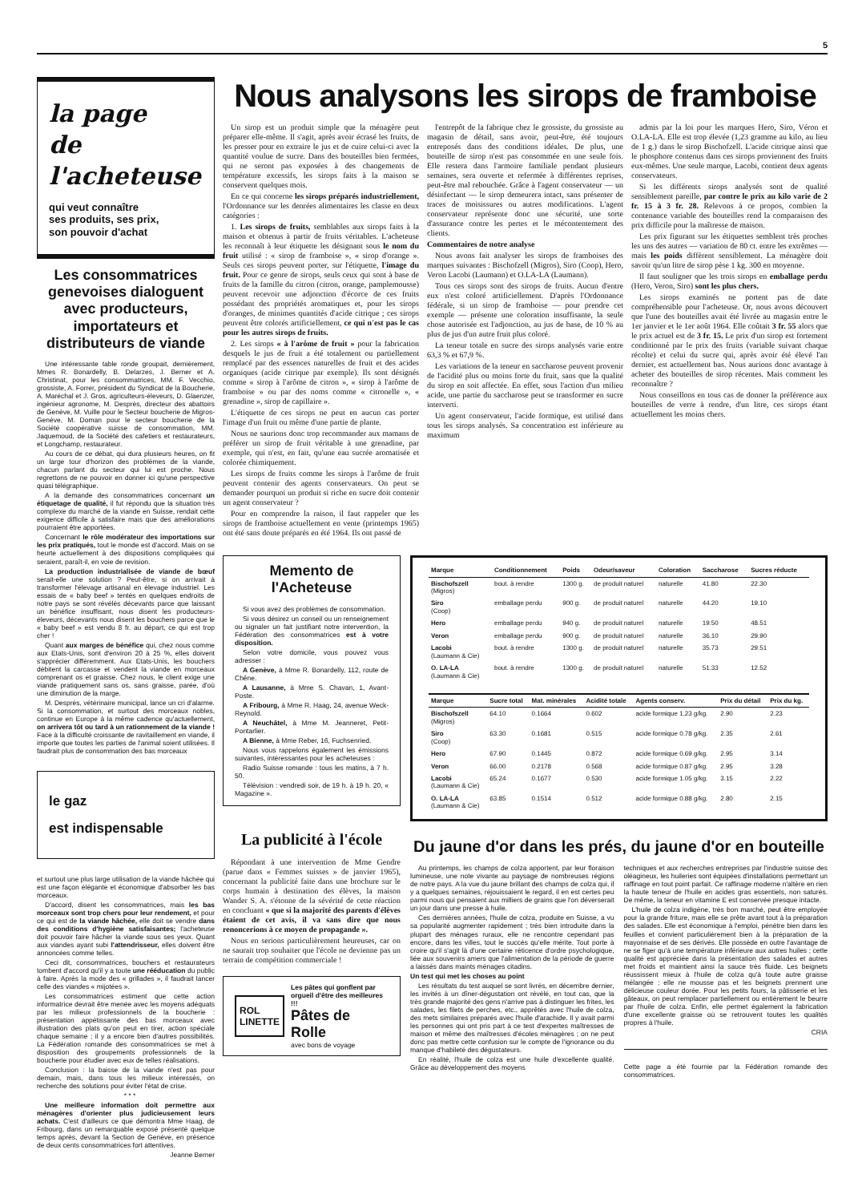5
la page
de
l'acheteuse
qui veut connaître
ses produits, ses prix,
son pouvoir d'achat
Les consommatrices genevoises dialoguent avec producteurs, importateurs et distributeurs de viande
Une intéressante table ronde groupait, dernièrement, Mmes R. Bonardelly, B. Delarzes, J. Berner et A. Christinat, pour les consommatrices, MM. F. Vecchio, grossiste, A. Forrer, président du Syndicat de la Boucherie, A. Maréchal et J. Gros, agriculteurs-éleveurs, D. Glaenzer, ingénieur agronome, M. Desprès, directeur des abattoirs de Genève, M. Vuille pour le Secteur boucherie de Migros-Genève, M. Doman pour le secteur boucherie de la Société coopérative suisse de consommation, MM. Jaquemoud, de la Société des cafetiers et restaurateurs, et Longchamp, restaurateur.
Au cours de ce débat, qui dura plusieurs heures, on fit un large tour d'horizon des problèmes de la viande, chacun parlant du secteur qui lui est proche. Nous regrettons de ne pouvoir en donner ici qu'une perspective quasi télégraphique.
A la demande des consommatrices concernant un étiquetage de qualité, il fut répondu que la situation très complexe du marché de la viande en Suisse, rendait cette exigence difficile à satisfaire mais que des améliorations pourraient être apportées.
Concernant le rôle modérateur des importations sur les prix pratiqués, tout le monde est d'accord. Mais on se heurte actuellement à des dispositions compliquées qui seraient, paraît-il, en voie de revision.
La production industrialisée de viande de bœuf serait-elle une solution ? Peut-être, si on arrivait à transformer l'élevage artisanal en élevage industriel. Les essais de « baby beef » tentés en quelques endroits de notre pays se sont révélés décevants parce que laissant un bénéfice insuffisant, nous disent les producteurs-éleveurs, décevants nous disent les bouchers parce que le « baby beef » est vendu 8 fr. au départ, ce qui est trop cher !
Quant aux marges de bénéfice qui, chez nous comme aux Etats-Unis, sont d'environ 20 à 25 %, elles doivent s'apprécier différemment. Aux Etats-Unis, les bouchers débitent la carcasse et vendent la viande en morceaux comprenant os et graisse. Chez nous, le client exige une viande pratiquement sans os, sans graisse, parée, d'où une diminution de la marge.
M. Desprès, vétérinaire municipal, lance un cri d'alarme. Si la consommation, et surtout des morceaux nobles, continue en Europe à la même cadence qu'actuellement, on arrivera tôt ou tard à un rationnement de la viande ! Face à la difficulté croissante de ravitaillement en viande, il importe que toutes les parties de l'animal soient utilisées. Il faudrait plus de consommation des bas morceaux
le gaz
est indispensable
et surtout une plus large utilisation de la viande hâchée qui est une façon élégante et économique d'absorber les bas morceaux.
D'accord, disent les consommatrices, mais les bas morceaux sont trop chers pour leur rendement, et pour ce qui est de la viande hâchée, elle doit se vendre dans des conditions d'hygiène satisfaisantes; l'acheteuse doit pouvoir faire hâcher la viande sous ses yeux. Quant aux viandes ayant subi l'attendrisseur, elles doivent être annoncées comme telles.
Ceci dit, consommatrices, bouchers et restaurateurs tombent d'accord qu'il y a toute une rééducation du public à faire. Après la mode des « grillades », il faudrait lancer celle des viandes « mijotées ».
Les consommatrices estiment que cette action informatrice devrait être menée avec les moyens adéquats par les milieux professionnels de la boucherie : présentation appétissante des bas morceaux avec illustration des plats qu'on peut en tirer, action spéciale chaque semaine ; il y a encore bien d'autres possibilités. La Fédération romande des consommatrices se met à disposition des groupements professionnels de la boucherie pour étudier avec eux de telles réalisations.
Conclusion : la baisse de la viande n'est pas pour demain, mais, dans tous les milieux intéressés, on recherche des solutions pour éviter l'état de crise.
* * *
Une meilleure information doit permettre aux ménagères d'orienter plus judicieusement leurs achats. C'est d'ailleurs ce que démontra Mme Haag, de Fribourg, dans un remarquable exposé présenté quelque temps après, devant la Section de Genève, en présence de deux cents consommatrices fort attentives.
Jeanne Berner
Nous analysons les sirops de framboise
Un sirop est un produit simple que la ménagère peut préparer elle-même. Il s'agit, après avoir écrasé les fruits, de les presser pour en extraire le jus et de cuire celui-ci avec la quantité voulue de sucre. Dans des bouteilles bien fermées, qui ne seront pas exposées à des changements de température excessifs, les sirops faits à la maison se conservent quelques mois.
En ce qui concerne les sirops préparés industriellement, l'Ordonnance sur les denrées alimentaires les classe en deux catégories :
1. Les sirops de fruits, semblables aux sirops faits à la maison et obtenus à partir de fruits véritables. L'acheteuse les reconnaît à leur étiquette les désignant sous le nom du fruit utilisé : « sirop de framboise », « sirop d'orange ». Seuls ces sirops peuvent porter, sur l'étiquette, l'image du fruit. Pour ce genre de sirops, seuls ceux qui sont à base de fruits de la famille du citron (citron, orange, pamplemousse) peuvent recevoir une adjonction d'écorce de ces fruits possédant des propriétés aromatiques et, pour les sirops d'oranges, de minimes quantités d'acide citrique ; ces sirops peuvent être colorés artificiellement, ce qui n'est pas le cas pour les autres sirops de fruits.
2. Les sirops « à l'arôme de fruit » pour la fabrication desquels le jus de fruit a été totalement ou partiellement remplacé par des essences naturelles de fruit et des acides organiques (acide citrique par exemple). Ils sont désignés comme « sirop à l'arôme de citron », « sirop à l'arôme de framboise » ou par des noms comme « citronelle », « grenadine », sirop de capillaire ».
L'étiquette de ces sirops ne peut en aucun cas porter l'image d'un fruit ou même d'une partie de plante.
Nous ne saurions donc trop recommander aux mamans de préférer un sirop de fruit véritable à une grenadine, par exemple, qui n'est, en fait, qu'une eau sucrée aromatisée et colorée chimiquement.
Les sirops de fruits comme les sirops à l'arôme de fruit peuvent contenir des agents conservateurs. On peut se demander pourquoi un produit si riche en sucre doit contenir un agent conservateur ?
Pour en comprendre la raison, il faut rappeler que les sirops de framboise actuellement en vente (printemps 1965) ont été sans doute préparés en été 1964. Ils ont passé de
l'entrepôt de la fabrique chez le grossiste, du grossiste au magasin de détail, sans avoir, peut-être, été toujours entreposés dans des conditions idéales. De plus, une bouteille de sirop n'est pas consommée en une seule fois. Elle restera dans l'armoire familiale pendant plusieurs semaines, sera ouverte et refermée à différentes reprises, peut-être mal rebouchée. Grâce à l'agent conservateur — un désinfectant — le sirop demeurera intact, sans présenter de traces de moisissures ou autres modifications. L'agent conservateur représente donc une sécurité, une sorte d'assurance contre les pertes et le mécontentement des clients.
Commentaires de notre analyse
Nous avons fait analyser les sirops de framboises des marques suivantes : Bischofzell (Migros), Siro (Coop), Hero, Veron Lacobi (Laumann) et O.LA-LA (Laumann).
Tous ces sirops sont des sirops de fruits. Aucun d'entre eux n'est coloré artificiellement. D'après l'Ordonnance fédérale, si un sirop de framboise — pour prendre cet exemple — présente une coloration insuffisante, la seule chose autorisée est l'adjonction, au jus de base, de 10 % au plus de jus d'un autre fruit plus coloré.
La teneur totale en sucre des sirops analysés varie entre 63,3 % et 67,9 %.
Les variations de la teneur en saccharose peuvent provenir de l'acidité plus ou moins forte du fruit, sans que la qualité du sirop en soit affectée. En effet, sous l'action d'un milieu acide, une partie du saccharose peut se transformer en sucre interverti.
Un agent conservateur, l'acide formique, est utilisé dans tous les sirops analysés. Sa concentration est inférieure au maximum
admis par la loi pour les marques Hero, Siro, Véron et O.LA-LA. Elle est trop élevée (1,23 gramme au kilo, au lieu de 1 g.) dans le sirop Bischofzell. L'acide citrique ainsi que le phosphore contenus dans ces sirops proviennent des fruits eux-mêmes. Une seule marque, Lacobi, contient deux agents conservateurs.
Si les différents sirops analysés sont de qualité sensiblement pareille, par contre le prix au kilo varie de 2 fr. 15 à 3 fr. 28. Relevons à ce propos, combien la contenance variable des bouteilles rend la comparaison des prix difficile pour la maîtresse de maison.
Les prix figurant sur les étiquettes semblent très proches les uns des autres — variation de 80 ct. entre les extrêmes — mais les poids diffèrent sensiblement. La ménagère doit savoir qu'un litre de sirop pèse 1 kg. 300 en moyenne.
Il faut souligner que les trois sirops en emballage perdu (Hero, Veron, Siro) sont les plus chers.
Les sirops examinés ne portent pas de date compréhensible pour l'acheteuse. Or, nous avons découvert que l'une des bouteilles avait été livrée au magasin entre le 1er janvier et le 1er août 1964. Elle coûtait 3 fr. 55 alors que le prix actuel est de 3 fr. 15. Le prix d'un sirop est fortement conditionné par le prix des fruits (variable suivant chaque récolte) et celui du sucre qui, après avoir été élevé l'an dernier, est actuellement bas. Nous aurions donc avantage à acheter des bouteilles de sirop récentes. Mais comment les reconnaître ?
Nous conseillons en tous cas de donner la préférence aux bouteilles de verre à rendre, d'un litre, ces sirops étant actuellement les moins chers.
Memento de l'Acheteuse
Si vous avez des problèmes de consommation.
Si vous désirez un conseil ou un renseignement ou signaler un fait justifiant notre intervention, la Fédération des consommatrices est à votre disposition.
Selon votre domicile, vous pouvez vous adresser :
A Genève, à Mme R. Bonardelly, 112, route de Chêne.
A Lausanne, à Mme S. Chavan, 1, Avant-Poste.
A Fribourg, à Mme R. Haag, 24, avenue Weck-Reynold.
A Neuchâtel, à Mme M. Jeanneret, Petit-Pontarlier.
A Bienne, à Mme Reber, 16, Fuchsenried.
Nous vous rappelons également les émissions suivantes, intéressantes pour les acheteuses :
Radio Suisse romande : tous les matins, à 7 h. 50.
Télévision : vendredi soir, de 19 h. à 19 h. 20, « Magazine ».
La publicité à l'école
Répondant à une intervention de Mme Gendre (parue dans « Femmes suisses » de janvier 1965), concernant la publicité faite dans une brochure sur le corps humain à destination des élèves, la maison Wander S. A. s'étonne de la sévérité de cette réaction en concluant « que si la majorité des parents d'élèves étaient de cet avis, il va sans dire que nous renoncerions à ce moyen de propagande ».
Nous en serions particulièrement heureuses, car on ne saurait trop souhaiter que l'école ne devienne pas un terrain de compétition commerciale !
ROL LINETTE
Les pâtes qui gonflent par orgueil d'être des meilleures !!!
Pâtes de Rolle
avec bons de voyage
| Marque | Conditionnement | Poids | Odeur/saveur | Coloration | Saccharose | Sucres réducte |
| --- | --- | --- | --- | --- | --- | --- |
| Bischofszell (Migros) | bout. à rendre | 1300 g. | de produit naturel | naturelle | 41.80 | 22.30 |
| Siro (Coop) | emballage perdu | 900 g. | de produit naturel | naturelle | 44.20 | 19.10 |
| Hero | emballage perdu | 940 g. | de produit naturel | naturelle | 19.50 | 48.51 |
| Veron | emballage perdu | 900 g. | de produit naturel | naturelle | 36.10 | 29.90 |
| Lacobi (Laumann & Cie) | bout. à rendre | 1300 g. | de produit naturel | naturelle | 35.73 | 29.51 |
| O. LA-LA (Laumann & Cie) | bout. à rendre | 1300 g. | de produit naturel | naturelle | 51.33 | 12.52 |
| Marque | Sucre total | Mat. minérales | Acidité totale | Agents conserv. | Prix du détail | Prix du kg. |
| --- | --- | --- | --- | --- | --- | --- |
| Bischofszell (Migros) | 64.10 | 0.1664 | 0.602 | acide formique 1,23 g/kg. | 2.90 | 2.23 |
| Siro (Coop) | 63.30 | 0.1681 | 0.515 | acide formique 0.78 g/kg. | 2.35 | 2.61 |
| Hero | 67.90 | 0.1445 | 0.872 | acide formique 0.69 g/kg. | 2.95 | 3.14 |
| Veron | 66.00 | 0.2178 | 0.568 | acide formique 0.87 g/kg. | 2.95 | 3.28 |
| Lacobi (Laumann & Cie) | 65.24 | 0.1677 | 0.530 | acide formique 1.05 g/kg. | 3.15 | 2.22 |
| O. LA-LA (Laumann & Cie) | 63.85 | 0.1514 | 0.512 | acide formique 0.88 g/kg. | 2.80 | 2.15 |
Du jaune d'or dans les prés, du jaune d'or en bouteille
Au printemps, les champs de colza apportent, par leur floraison lumineuse, une note vivante au paysage de nombreuses régions de notre pays. A la vue du jaune brillant des champs de colza qui, il y a quelques semaines, réjouissaient le regard, il en est certes peu parmi nous qui pensaient aux milliers de grains que l'on déverserait un jour dans une presse à huile.
Ces dernières années, l'huile de colza, produite en Suisse, a vu sa popularité augmenter rapidement ; très bien introduite dans la plupart des ménages ruraux, elle ne rencontre cependant pas encore, dans les villes, tout le succès qu'elle mérite. Tout porte à croire qu'il s'agit là d'une certaine réticence d'ordre psychologique, liée aux souvenirs amers que l'alimentation de la période de guerre a laissés dans maints ménages citadins.
Un test qui met les choses au point
Les résultats du test auquel se sont livrés, en décembre dernier, les invités à un dîner-dégustation ont révélé, en tout cas, que la très grande majorité des gens n'arrive pas à distinguer les frites, les salades, les filets de perches, etc., apprêtés avec l'huile de colza, des mets similaires préparés avec l'huile d'arachide. Il y avait parmi les personnes qui ont pris part à ce test d'expertes maîtresses de maison et même des maîtresses d'écoles ménagères ; on ne peut donc pas mettre cette confusion sur le compte de l'ignorance ou du manque d'habileté des dégustateurs.
En réalité, l'huile de colza est une huile d'excellente qualité. Grâce au développement des moyens
techniques et aux recherches entreprises par l'industrie suisse des oléagineux, les huileries sont équipées d'installations permettant un raffinage en tout point parfait. Ce raffinage moderne n'altère en rien la haute teneur de l'huile en acides gras essentiels, non saturés. De même, la teneur en vitamine E est conservée presque intacte.
L'huile de colza indigène, très bon marché, peut être employée pour la grande friture, mais elle se prête avant tout à la préparation des salades. Elle est économique à l'emploi, pénètre bien dans les feuilles et convient particulièrement bien à la préparation de la mayonnaise et de ses dérivés. Elle possède en outre l'avantage de ne se figer qu'à une température inférieure aux autres huiles ; cette qualité est appréciée dans la présentation des salades et autres met froids et maintient ainsi la sauce très fluide. Les beignets réussissent mieux à l'huile de colza qu'à toute autre graisse mélangée ; elle ne mousse pas et les beignets prennent une délicieuse couleur dorée. Pour les petits fours, la pâtisserie et les gâteaux, on peut remplacer partiellement ou entièrement le beurre par l'huile de colza. Enfin, elle permet également la fabrication d'une excellente graisse où se retrouvent toutes les qualités propres à l'huile.
CRIA
Cette page a été fournie par la Fédération romande des consommatrices.